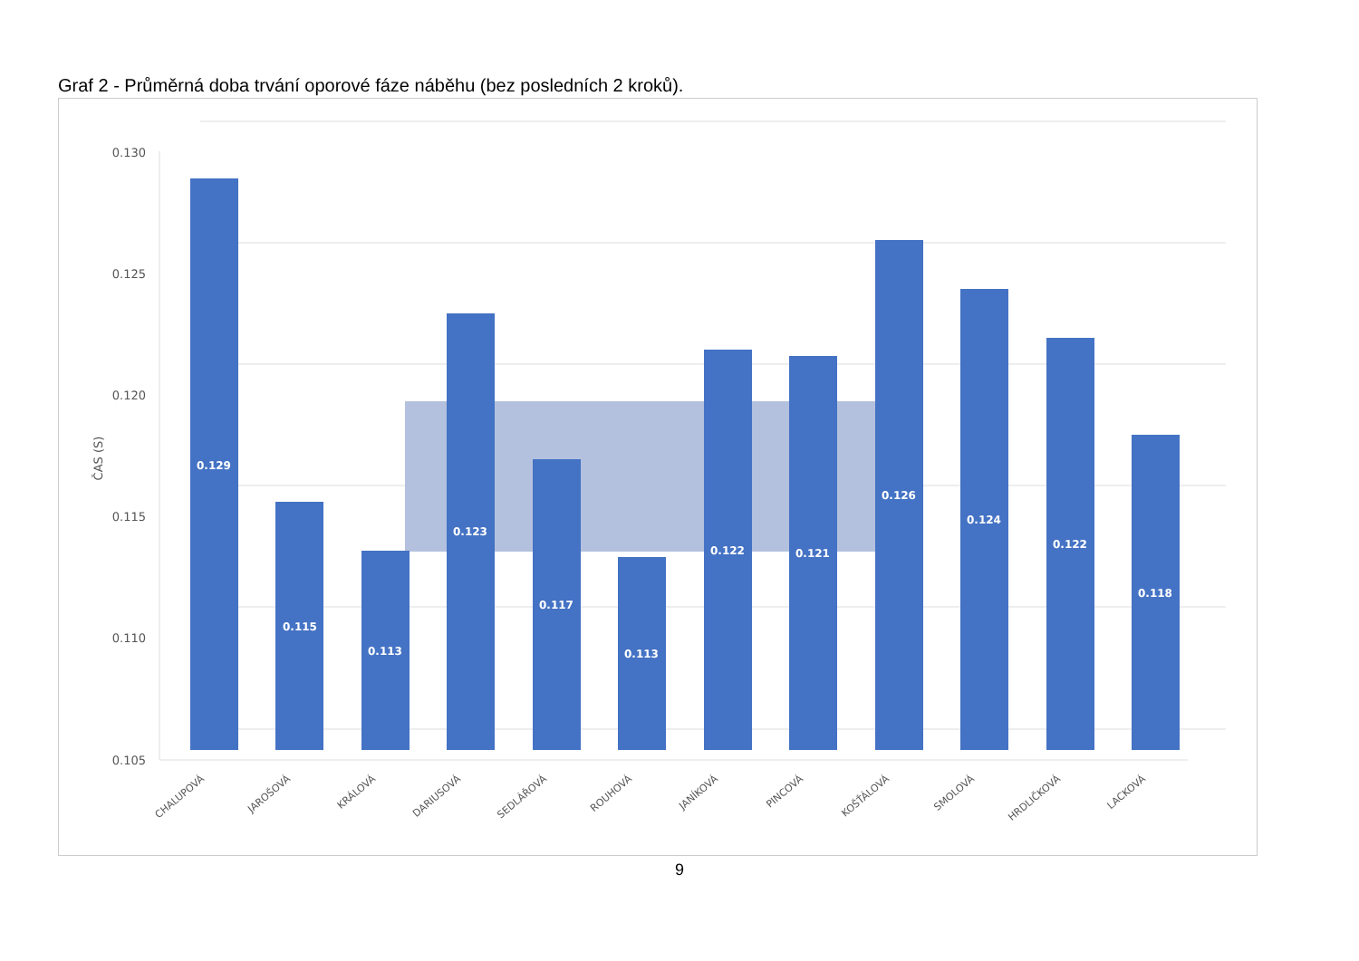Graf 2 - Průměrná doba trvání oporové fáze náběhu (bez posledních 2 kroků).
0.130
0.125
0.120
0.115
0.110
0.105
ČAS (S)
0.129
0.115
0.113
0.123
0.117
0.113
0.122
0.121
0.126
0.124
0.122
0.118
CHALUPOVÁ
JAROŠOVÁ
KRÁLOVÁ
DARIUSOVÁ
SEDLÁŘOVÁ
ROUHOVÁ
JANÍKOVÁ
PINCOVÁ
KOŠŤÁLOVÁ
SMOLOVÁ
HRDLIČKOVÁ
LACKOVÁ
9